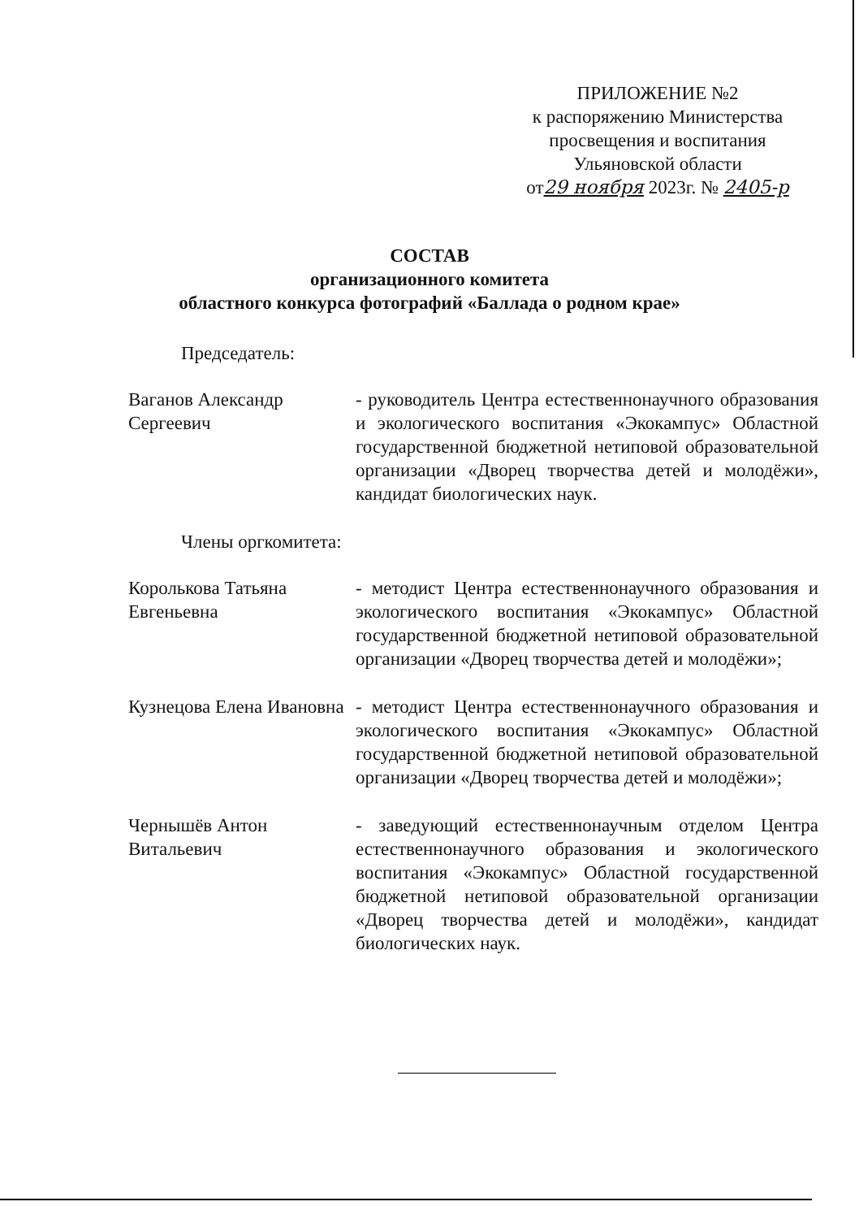ПРИЛОЖЕНИЕ №2
к распоряжению Министерства
просвещения и воспитания
Ульяновской области
от29 ноября 2023г. № 2405-р
СОСТАВ
организационного комитета
областного конкурса фотографий «Баллада о родном крае»
Председатель:
Ваганов Александр Сергеевич
- руководитель Центра естественнонаучного образования и экологического воспитания «Экокампус» Областной государственной бюджетной нетиповой образовательной организации «Дворец творчества детей и молодёжи», кандидат биологических наук.
Члены оргкомитета:
Королькова Татьяна Евгеньевна
- методист Центра естественнонаучного образования и экологического воспитания «Экокампус» Областной государственной бюджетной нетиповой образовательной организации «Дворец творчества детей и молодёжи»;
Кузнецова Елена Ивановна
- методист Центра естественнонаучного образования и экологического воспитания «Экокампус» Областной государственной бюджетной нетиповой образовательной организации «Дворец творчества детей и молодёжи»;
Чернышёв Антон Витальевич
- заведующий естественнонаучным отделом Центра естественнонаучного образования и экологического воспитания «Экокампус» Областной государственной бюджетной нетиповой образовательной организации «Дворец творчества детей и молодёжи», кандидат биологических наук.